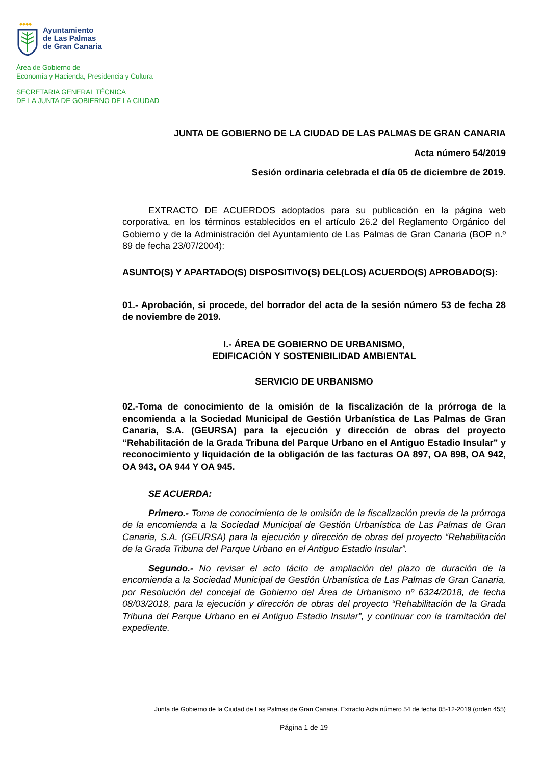◆◆◆◆
Ayuntamiento
de Las Palmas
de Gran Canaria
Área de Gobierno de
Economía y Hacienda, Presidencia y Cultura
SECRETARIA GENERAL TÉCNICA
DE LA JUNTA DE GOBIERNO DE LA CIUDAD
JUNTA DE GOBIERNO DE LA CIUDAD DE LAS PALMAS DE GRAN CANARIA
Acta número 54/2019
Sesión ordinaria celebrada el día 05 de diciembre de 2019.
EXTRACTO DE ACUERDOS adoptados para su publicación en la página web corporativa, en los términos establecidos en el artículo 26.2 del Reglamento Orgánico del Gobierno y de la Administración del Ayuntamiento de Las Palmas de Gran Canaria (BOP n.º 89 de fecha 23/07/2004):
ASUNTO(S) Y APARTADO(S) DISPOSITIVO(S) DEL(LOS) ACUERDO(S) APROBADO(S):
01.- Aprobación, si procede, del borrador del acta de la sesión número 53 de fecha 28 de noviembre de 2019.
I.- ÁREA DE GOBIERNO DE URBANISMO,
EDIFICACIÓN Y SOSTENIBILIDAD AMBIENTAL
SERVICIO DE URBANISMO
02.-Toma de conocimiento de la omisión de la fiscalización de la prórroga de la encomienda a la Sociedad Municipal de Gestión Urbanística de Las Palmas de Gran Canaria, S.A. (GEURSA) para la ejecución y dirección de obras del proyecto “Rehabilitación de la Grada Tribuna del Parque Urbano en el Antiguo Estadio Insular” y reconocimiento y liquidación de la obligación de las facturas OA 897, OA 898, OA 942, OA 943, OA 944 Y OA 945.
SE ACUERDA:
Primero.- Toma de conocimiento de la omisión de la fiscalización previa de la prórroga de la encomienda a la Sociedad Municipal de Gestión Urbanística de Las Palmas de Gran Canaria, S.A. (GEURSA) para la ejecución y dirección de obras del proyecto “Rehabilitación de la Grada Tribuna del Parque Urbano en el Antiguo Estadio Insular”.
Segundo.- No revisar el acto tácito de ampliación del plazo de duración de la encomienda a la Sociedad Municipal de Gestión Urbanística de Las Palmas de Gran Canaria, por Resolución del concejal de Gobierno del Área de Urbanismo nº 6324/2018, de fecha 08/03/2018, para la ejecución y dirección de obras del proyecto “Rehabilitación de la Grada Tribuna del Parque Urbano en el Antiguo Estadio Insular”, y continuar con la tramitación del expediente.
Junta de Gobierno de la Ciudad de Las Palmas de Gran Canaria. Extracto Acta número 54 de fecha 05-12-2019 (orden 455)
Página 1 de 19